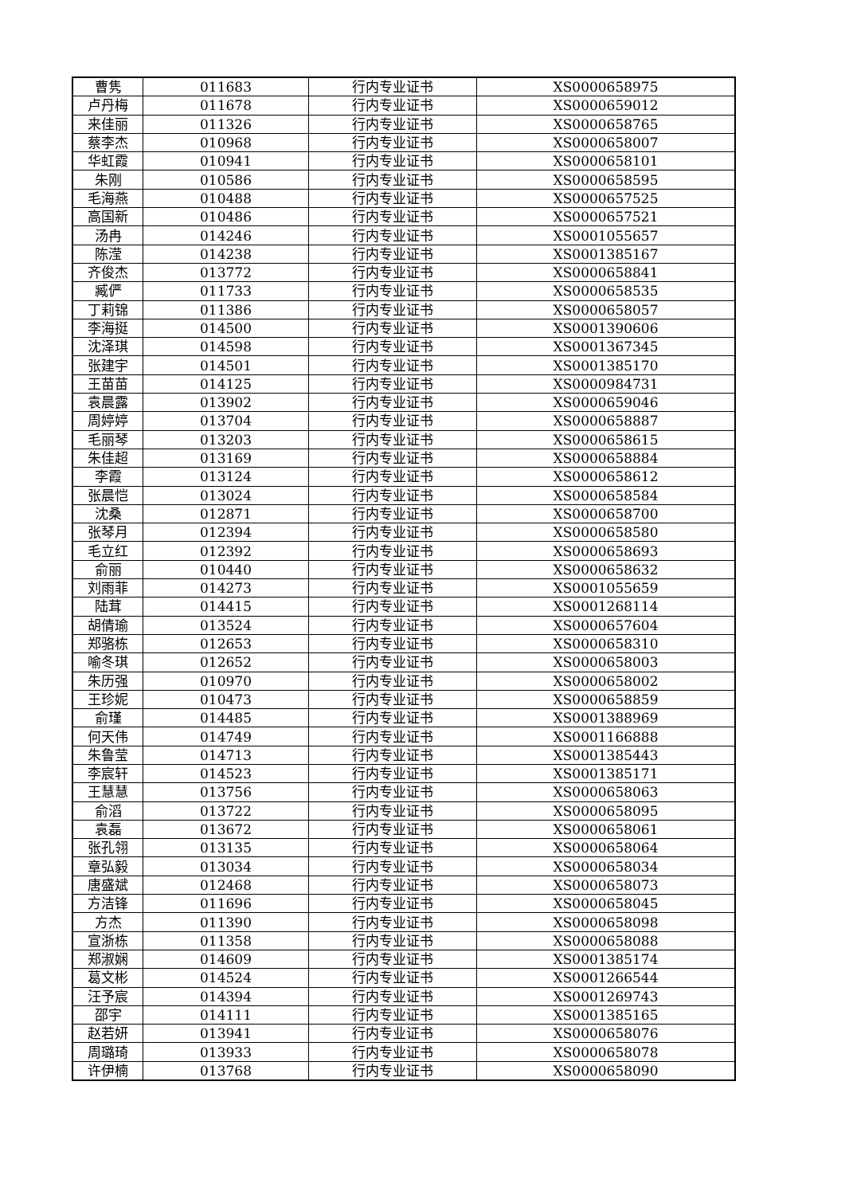| 曹隽 | 011683 | 行内专业证书 | XS0000658975 |
| 卢丹梅 | 011678 | 行内专业证书 | XS0000659012 |
| 来佳丽 | 011326 | 行内专业证书 | XS0000658765 |
| 蔡李杰 | 010968 | 行内专业证书 | XS0000658007 |
| 华虹霞 | 010941 | 行内专业证书 | XS0000658101 |
| 朱刚 | 010586 | 行内专业证书 | XS0000658595 |
| 毛海燕 | 010488 | 行内专业证书 | XS0000657525 |
| 高国新 | 010486 | 行内专业证书 | XS0000657521 |
| 汤冉 | 014246 | 行内专业证书 | XS0001055657 |
| 陈滢 | 014238 | 行内专业证书 | XS0001385167 |
| 齐俊杰 | 013772 | 行内专业证书 | XS0000658841 |
| 臧俨 | 011733 | 行内专业证书 | XS0000658535 |
| 丁莉锦 | 011386 | 行内专业证书 | XS0000658057 |
| 李海挺 | 014500 | 行内专业证书 | XS0001390606 |
| 沈泽琪 | 014598 | 行内专业证书 | XS0001367345 |
| 张建宇 | 014501 | 行内专业证书 | XS0001385170 |
| 王苗苗 | 014125 | 行内专业证书 | XS0000984731 |
| 袁晨露 | 013902 | 行内专业证书 | XS0000659046 |
| 周婷婷 | 013704 | 行内专业证书 | XS0000658887 |
| 毛丽琴 | 013203 | 行内专业证书 | XS0000658615 |
| 朱佳超 | 013169 | 行内专业证书 | XS0000658884 |
| 李霞 | 013124 | 行内专业证书 | XS0000658612 |
| 张晨恺 | 013024 | 行内专业证书 | XS0000658584 |
| 沈桑 | 012871 | 行内专业证书 | XS0000658700 |
| 张琴月 | 012394 | 行内专业证书 | XS0000658580 |
| 毛立红 | 012392 | 行内专业证书 | XS0000658693 |
| 俞丽 | 010440 | 行内专业证书 | XS0000658632 |
| 刘雨菲 | 014273 | 行内专业证书 | XS0001055659 |
| 陆茸 | 014415 | 行内专业证书 | XS0001268114 |
| 胡倩瑜 | 013524 | 行内专业证书 | XS0000657604 |
| 郑骆栋 | 012653 | 行内专业证书 | XS0000658310 |
| 喻冬琪 | 012652 | 行内专业证书 | XS0000658003 |
| 朱历强 | 010970 | 行内专业证书 | XS0000658002 |
| 王珍妮 | 010473 | 行内专业证书 | XS0000658859 |
| 俞瑾 | 014485 | 行内专业证书 | XS0001388969 |
| 何天伟 | 014749 | 行内专业证书 | XS0001166888 |
| 朱鲁莹 | 014713 | 行内专业证书 | XS0001385443 |
| 李宸轩 | 014523 | 行内专业证书 | XS0001385171 |
| 王慧慧 | 013756 | 行内专业证书 | XS0000658063 |
| 俞滔 | 013722 | 行内专业证书 | XS0000658095 |
| 袁磊 | 013672 | 行内专业证书 | XS0000658061 |
| 张孔翎 | 013135 | 行内专业证书 | XS0000658064 |
| 章弘毅 | 013034 | 行内专业证书 | XS0000658034 |
| 唐盛斌 | 012468 | 行内专业证书 | XS0000658073 |
| 方洁锋 | 011696 | 行内专业证书 | XS0000658045 |
| 方杰 | 011390 | 行内专业证书 | XS0000658098 |
| 宣浙栋 | 011358 | 行内专业证书 | XS0000658088 |
| 郑淑娴 | 014609 | 行内专业证书 | XS0001385174 |
| 葛文彬 | 014524 | 行内专业证书 | XS0001266544 |
| 汪予宸 | 014394 | 行内专业证书 | XS0001269743 |
| 邵宇 | 014111 | 行内专业证书 | XS0001385165 |
| 赵若妍 | 013941 | 行内专业证书 | XS0000658076 |
| 周璐琦 | 013933 | 行内专业证书 | XS0000658078 |
| 许伊楠 | 013768 | 行内专业证书 | XS0000658090 |